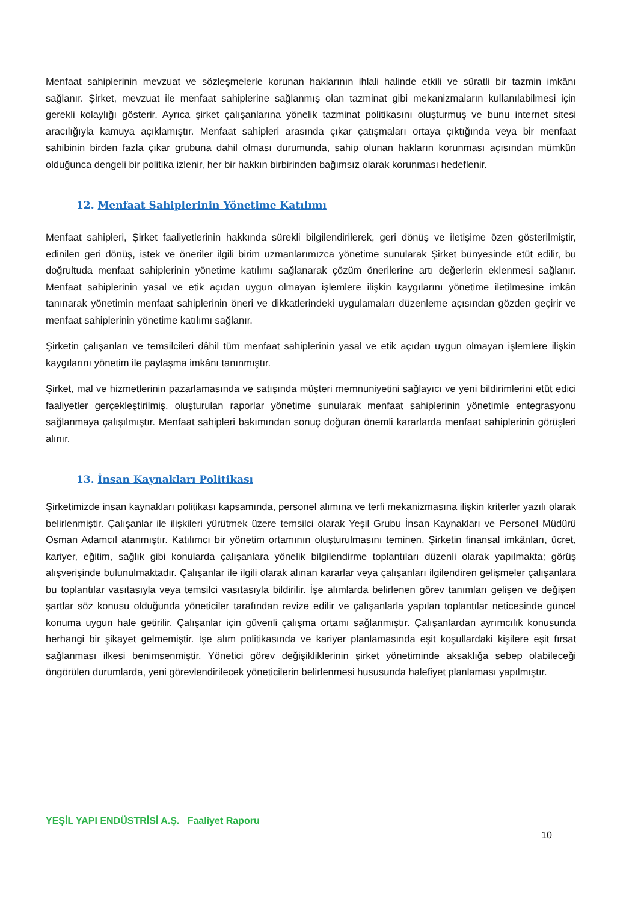Menfaat sahiplerinin mevzuat ve sözleşmelerle korunan haklarının ihlali halinde etkili ve süratli bir tazmin imkânı sağlanır. Şirket, mevzuat ile menfaat sahiplerine sağlanmış olan tazminat gibi mekanizmaların kullanılabilmesi için gerekli kolaylığı gösterir. Ayrıca şirket çalışanlarına yönelik tazminat politikasını oluşturmuş ve bunu internet sitesi aracılığıyla kamuya açıklamıştır. Menfaat sahipleri arasında çıkar çatışmaları ortaya çıktığında veya bir menfaat sahibinin birden fazla çıkar grubuna dahil olması durumunda, sahip olunan hakların korunması açısından mümkün olduğunca dengeli bir politika izlenir, her bir hakkın birbirinden bağımsız olarak korunması hedeflenir.
12. Menfaat Sahiplerinin Yönetime Katılımı
Menfaat sahipleri, Şirket faaliyetlerinin hakkında sürekli bilgilendirilerek, geri dönüş ve iletişime özen gösterilmiştir, edinilen geri dönüş, istek ve öneriler ilgili birim uzmanlarımızca yönetime sunularak Şirket bünyesinde etüt edilir, bu doğrultuda menfaat sahiplerinin yönetime katılımı sağlanarak çözüm önerilerine artı değerlerin eklenmesi sağlanır. Menfaat sahiplerinin yasal ve etik açıdan uygun olmayan işlemlere ilişkin kaygılarını yönetime iletilmesine imkân tanınarak yönetimin menfaat sahiplerinin öneri ve dikkatlerindeki uygulamaları düzenleme açısından gözden geçirir ve menfaat sahiplerinin yönetime katılımı sağlanır.
Şirketin çalışanları ve temsilcileri dâhil tüm menfaat sahiplerinin yasal ve etik açıdan uygun olmayan işlemlere ilişkin kaygılarını yönetim ile paylaşma imkânı tanınmıştır.
Şirket, mal ve hizmetlerinin pazarlamasında ve satışında müşteri memnuniyetini sağlayıcı ve yeni bildirimlerini etüt edici faaliyetler gerçekleştirilmiş, oluşturulan raporlar yönetime sunularak menfaat sahiplerinin yönetimle entegrasyonu sağlanmaya çalışılmıştır. Menfaat sahipleri bakımından sonuç doğuran önemli kararlarda menfaat sahiplerinin görüşleri alınır.
13. İnsan Kaynakları Politikası
Şirketimizde insan kaynakları politikası kapsamında, personel alımına ve terfi mekanizmasına ilişkin kriterler yazılı olarak belirlenmiştir. Çalışanlar ile ilişkileri yürütmek üzere temsilci olarak Yeşil Grubu İnsan Kaynakları ve Personel Müdürü Osman Adamcıl atanmıştır. Katılımcı bir yönetim ortamının oluşturulmasını teminen, Şirketin finansal imkânları, ücret, kariyer, eğitim, sağlık gibi konularda çalışanlara yönelik bilgilendirme toplantıları düzenli olarak yapılmakta; görüş alışverişinde bulunulmaktadır. Çalışanlar ile ilgili olarak alınan kararlar veya çalışanları ilgilendiren gelişmeler çalışanlara bu toplantılar vasıtasıyla veya temsilci vasıtasıyla bildirilir. İşe alımlarda belirlenen görev tanımları gelişen ve değişen şartlar söz konusu olduğunda yöneticiler tarafından revize edilir ve çalışanlarla yapılan toplantılar neticesinde güncel konuma uygun hale getirilir. Çalışanlar için güvenli çalışma ortamı sağlanmıştır. Çalışanlardan ayrımcılık konusunda herhangi bir şikayet gelmemiştir. İşe alım politikasında ve kariyer planlamasında eşit koşullardaki kişilere eşit fırsat sağlanması ilkesi benimsenmiştir. Yönetici görev değişikliklerinin şirket yönetiminde aksaklığa sebep olabileceği öngörülen durumlarda, yeni görevlendirilecek yöneticilerin belirlenmesi hususunda halefiyet planlaması yapılmıştır.
YEŞİL YAPI ENDÜSTRİSİ A.Ş. Faaliyet Raporu
10